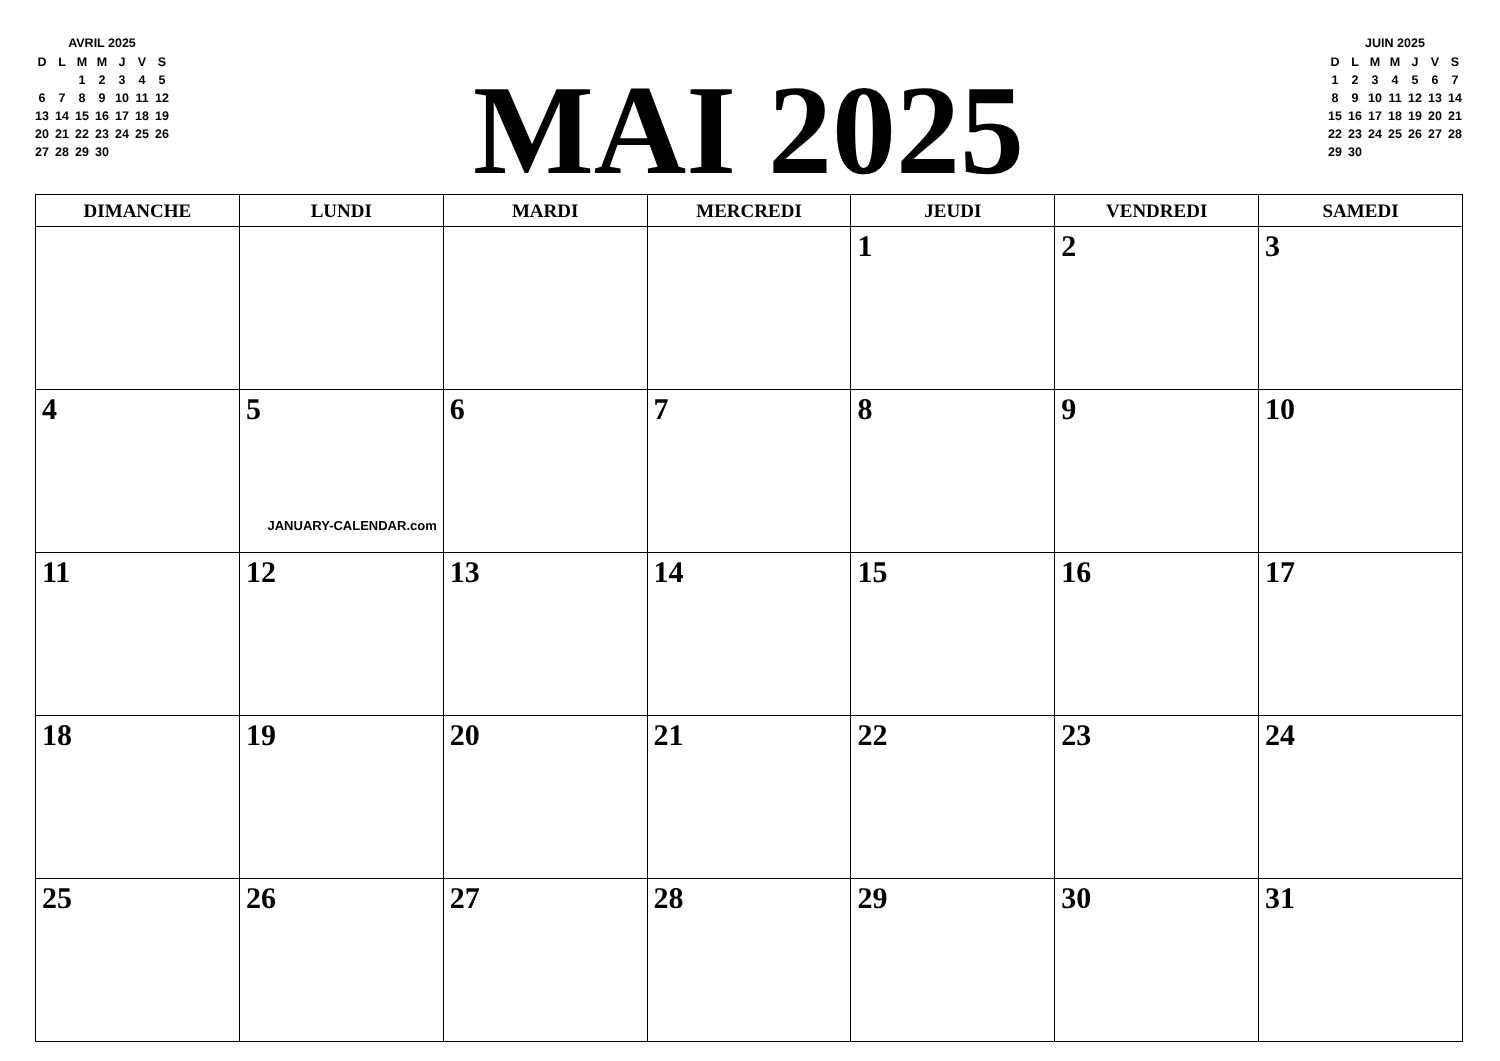AVRIL 2025
| D | L | M | M | J | V | S |
| | | 1 | 2 | 3 | 4 | 5 |
| 6 | 7 | 8 | 9 | 10 | 11 | 12 |
| 13 | 14 | 15 | 16 | 17 | 18 | 19 |
| 20 | 21 | 22 | 23 | 24 | 25 | 26 |
| 27 | 28 | 29 | 30 | | | |
MAI 2025
JUIN 2025
| D | L | M | M | J | V | S |
| 1 | 2 | 3 | 4 | 5 | 6 | 7 |
| 8 | 9 | 10 | 11 | 12 | 13 | 14 |
| 15 | 16 | 17 | 18 | 19 | 20 | 21 |
| 22 | 23 | 24 | 25 | 26 | 27 | 28 |
| 29 | 30 | | | | | |
| DIMANCHE | LUNDI | MARDI | MERCREDI | JEUDI | VENDREDI | SAMEDI |
| --- | --- | --- | --- | --- | --- | --- |
| | | | | 1 | 2 | 3 |
| 4 | 5 JANUARY-CALENDAR.com | 6 | 7 | 8 | 9 | 10 |
| 11 | 12 | 13 | 14 | 15 | 16 | 17 |
| 18 | 19 | 20 | 21 | 22 | 23 | 24 |
| 25 | 26 | 27 | 28 | 29 | 30 | 31 |